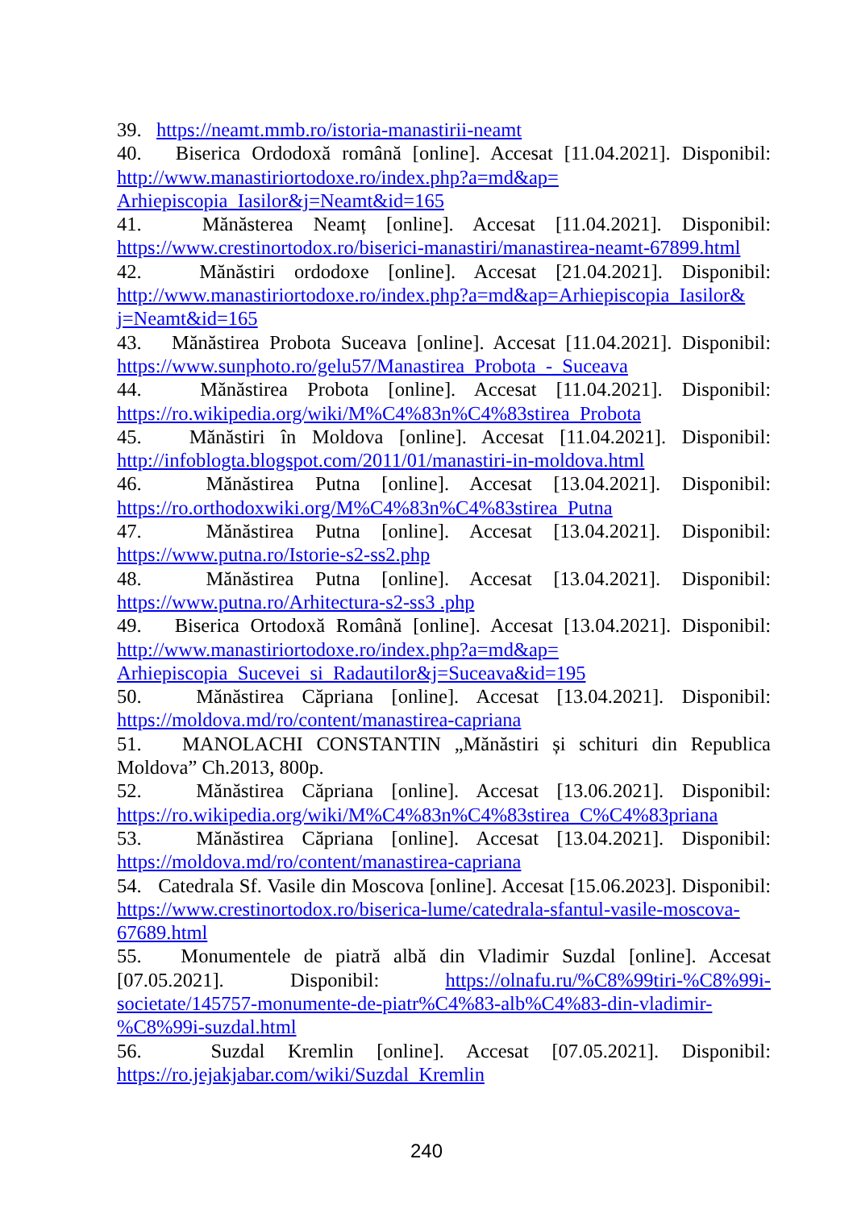39. https://neamt.mmb.ro/istoria-manastirii-neamt
40. Biserica Ordodoxă română [online]. Accesat [11.04.2021]. Disponibil: http://www.manastiriortodoxe.ro/index.php?a=md&ap= Arhiepiscopia_Iasilor&j=Neamt&id=165
41. Mănăsterea Neamț [online]. Accesat [11.04.2021]. Disponibil: https://www.crestinortodox.ro/biserici-manastiri/manastirea-neamt-67899.html
42. Mănăstiri ordodoxe [online]. Accesat [21.04.2021]. Disponibil: http://www.manastiriortodoxe.ro/index.php?a=md&ap=Arhiepiscopia_Iasilor& j=Neamt&id=165
43. Mănăstirea Probota Suceava [online]. Accesat [11.04.2021]. Disponibil: https://www.sunphoto.ro/gelu57/Manastirea_Probota_-_Suceava
44. Mănăstirea Probota [online]. Accesat [11.04.2021]. Disponibil: https://ro.wikipedia.org/wiki/M%C4%83n%C4%83stirea_Probota
45. Mănăstiri în Moldova [online]. Accesat [11.04.2021]. Disponibil: http://infoblogta.blogspot.com/2011/01/manastiri-in-moldova.html
46. Mănăstirea Putna [online]. Accesat [13.04.2021]. Disponibil: https://ro.orthodoxwiki.org/M%C4%83n%C4%83stirea_Putna
47. Mănăstirea Putna [online]. Accesat [13.04.2021]. Disponibil: https://www.putna.ro/Istorie-s2-ss2.php
48. Mănăstirea Putna [online]. Accesat [13.04.2021]. Disponibil: https://www.putna.ro/Arhitectura-s2-ss3 .php
49. Biserica Ortodoxă Română [online]. Accesat [13.04.2021]. Disponibil: http://www.manastiriortodoxe.ro/index.php?a=md&ap=
Arhiepiscopia_Sucevei_si_Radautilor&j=Suceava&id=195
50. Mănăstirea Căpriana [online]. Accesat [13.04.2021]. Disponibil: https://moldova.md/ro/content/manastirea-capriana
51. MANOLACHI CONSTANTIN „Mănăstiri și schituri din Republica Moldova” Ch.2013, 800p.
52. Mănăstirea Căpriana [online]. Accesat [13.06.2021]. Disponibil: https://ro.wikipedia.org/wiki/M%C4%83n%C4%83stirea_C%C4%83priana
53. Mănăstirea Căpriana [online]. Accesat [13.04.2021]. Disponibil: https://moldova.md/ro/content/manastirea-capriana
54. Catedrala Sf. Vasile din Moscova [online]. Accesat [15.06.2023]. Disponibil: https://www.crestinortodox.ro/biserica-lume/catedrala-sfantul-vasile-moscova-67689.html
55. Monumentele de piatră albă din Vladimir Suzdal [online]. Accesat [07.05.2021]. Disponibil: https://olnafu.ru/%C8%99tiri-%C8%99i-societate/145757-monumente-de-piatr%C4%83-alb%C4%83-din-vladimir-%C8%99i-suzdal.html
56. Suzdal Kremlin [online]. Accesat [07.05.2021]. Disponibil: https://ro.jejakjabar.com/wiki/Suzdal_Kremlin
240